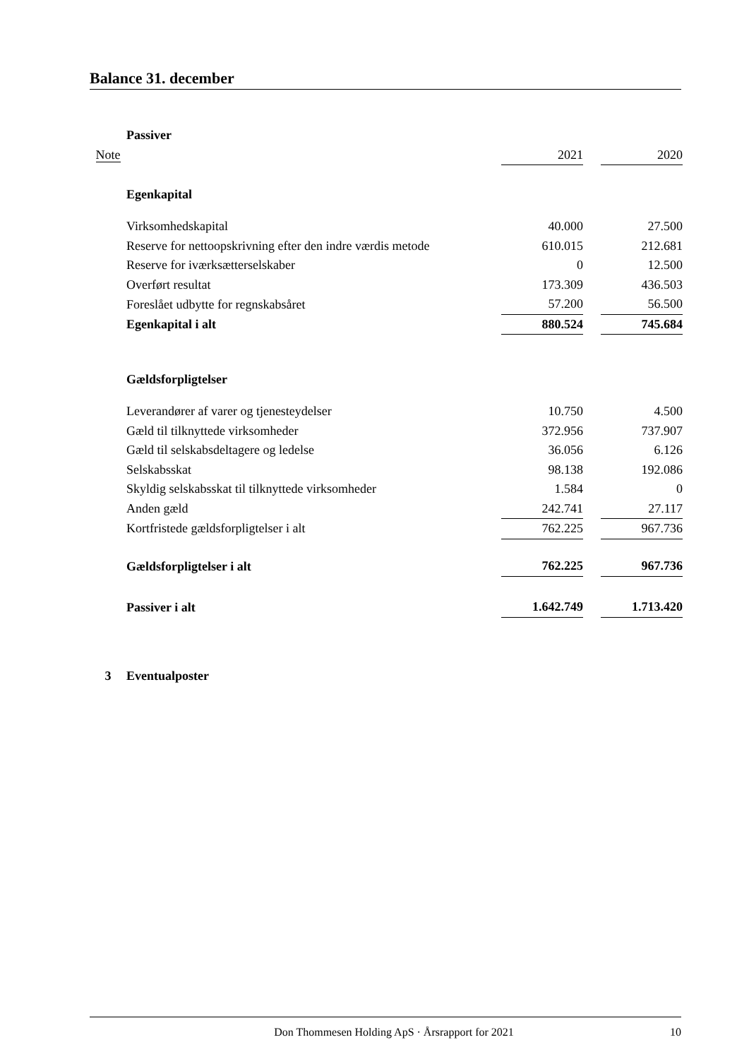Balance 31. december
| | Passiver | | | |
| Note | | 2021 | | 2020 |
| | Egenkapital | | | |
| | Virksomhedskapital | 40.000 | | 27.500 |
| | Reserve for nettoopskrivning efter den indre værdis metode | 610.015 | | 212.681 |
| | Reserve for iværksætterselskaber | 0 | | 12.500 |
| | Overført resultat | 173.309 | | 436.503 |
| | Foreslået udbytte for regnskabsåret | 57.200 | | 56.500 |
| | Egenkapital i alt | 880.524 | | 745.684 |
| | Gældsforpligtelser | | | |
| | Leverandører af varer og tjenesteydelser | 10.750 | | 4.500 |
| | Gæld til tilknyttede virksomheder | 372.956 | | 737.907 |
| | Gæld til selskabsdeltagere og ledelse | 36.056 | | 6.126 |
| | Selskabsskat | 98.138 | | 192.086 |
| | Skyldig selskabsskat til tilknyttede virksomheder | 1.584 | | 0 |
| | Anden gæld | 242.741 | | 27.117 |
| | Kortfristede gældsforpligtelser i alt | 762.225 | | 967.736 |
| | Gældsforpligtelser i alt | 762.225 | | 967.736 |
| | Passiver i alt | 1.642.749 | | 1.713.420 |
| 3 | Eventualposter | | | |
Don Thommesen Holding ApS · Årsrapport for 2021 10